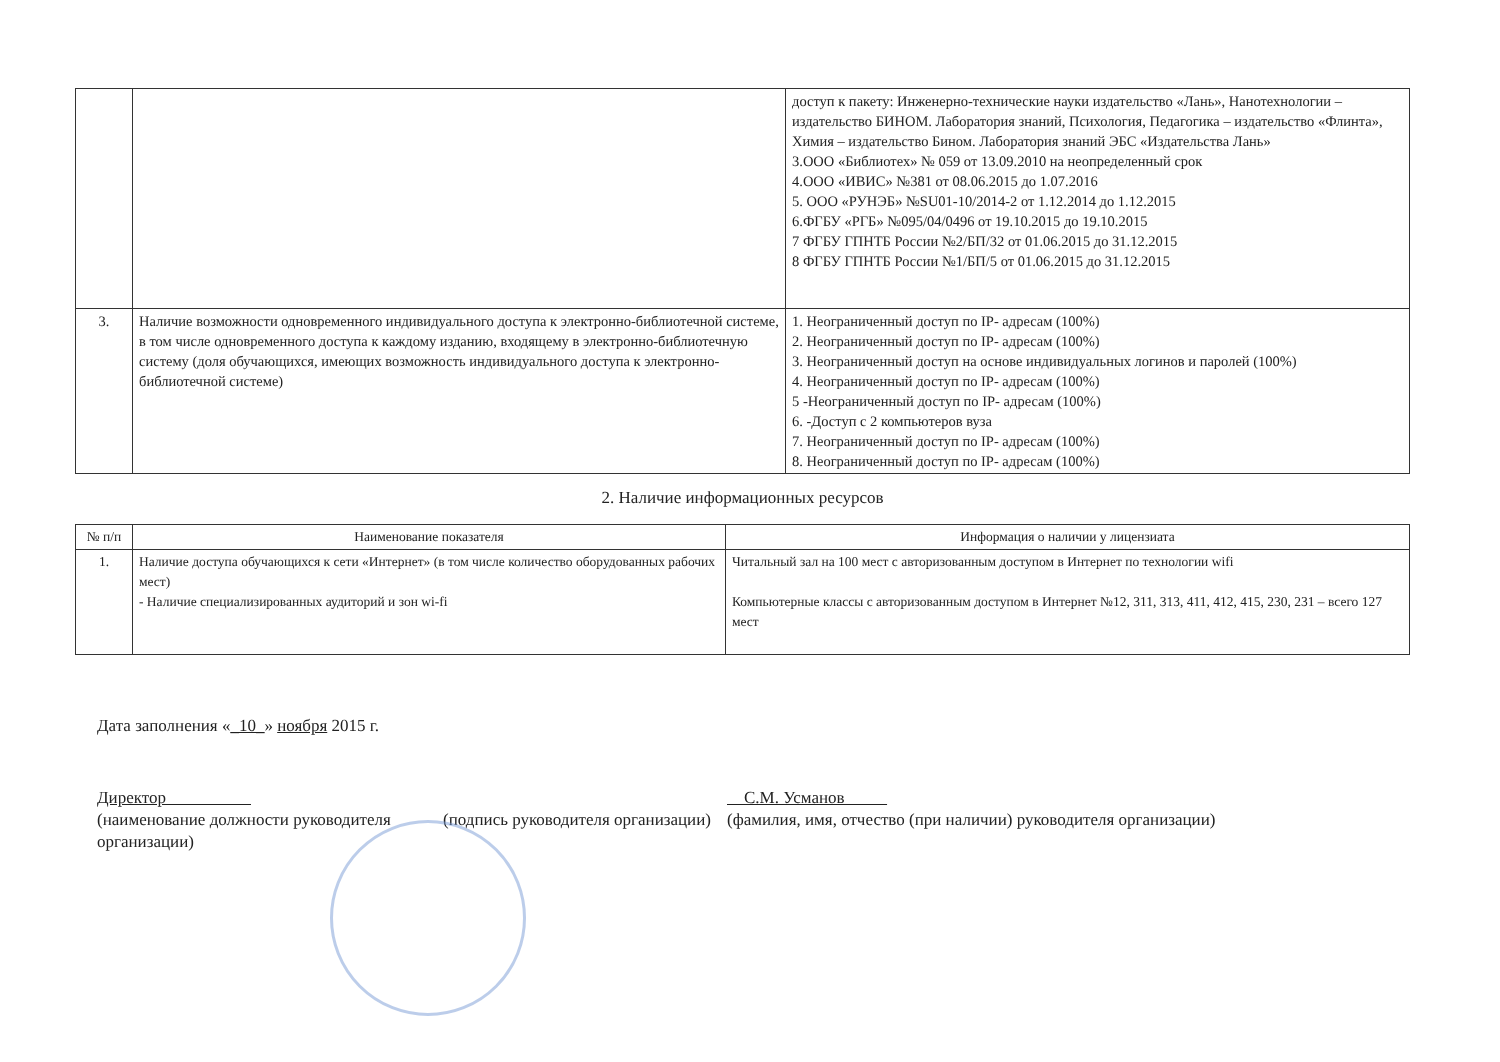| | | доступ к пакету: Инженерно-технические науки издательство «Лань», Нанотехнологии – издательство БИНОМ. Лаборатория знаний, Психология, Педагогика – издательство «Флинта», Химия – издательство Бином. Лаборатория знаний ЭБС «Издательства Лань» 3.ООО «Библиотех» № 059 от 13.09.2010 на неопределенный срок 4.ООО «ИВИС» №381 от 08.06.2015 до 1.07.2016 5. ООО «РУНЭБ» №SU01-10/2014-2 от 1.12.2014 до 1.12.2015 6.ФГБУ «РГБ» №095/04/0496 от 19.10.2015 до 19.10.2015 7 ФГБУ ГПНТБ России №2/БП/32 от 01.06.2015 до 31.12.2015 8 ФГБУ ГПНТБ России №1/БП/5 от 01.06.2015 до 31.12.2015 |
| 3. | Наличие возможности одновременного индивидуального доступа к электронно-библиотечной системе, в том числе одновременного доступа к каждому изданию, входящему в электронно-библиотечную систему (доля обучающихся, имеющих возможность индивидуального доступа к электронно-библиотечной системе) | 1. Неограниченный доступ по IP- адресам (100%) 2. Неограниченный доступ по IP- адресам (100%) 3. Неограниченный доступ на основе индивидуальных логинов и паролей (100%) 4. Неограниченный доступ по IP- адресам (100%) 5 -Неограниченный доступ по IP- адресам (100%) 6. -Доступ с 2 компьютеров вуза 7. Неограниченный доступ по IP- адресам (100%) 8. Неограниченный доступ по IP- адресам (100%) |
2. Наличие информационных ресурсов
| № п/п | Наименование показателя | Информация о наличии у лицензиата |
| --- | --- | --- |
| 1. | Наличие доступа обучающихся к сети «Интернет» (в том числе количество оборудованных рабочих мест) - Наличие специализированных аудиторий и зон wi-fi | Читальный зал на 100 мест с авторизованным доступом в Интернет по технологии wifi Компьютерные классы с авторизованным доступом в Интернет №12, 311, 313, 411, 412, 415, 230, 231 – всего 127 мест |
Дата заполнения «_10_» ноября 2015 г.
Директор
(наименование должности руководителя организации)
(подпись руководителя организации)
С.М. Усманов
(фамилия, имя, отчество (при наличии) руководителя организации)